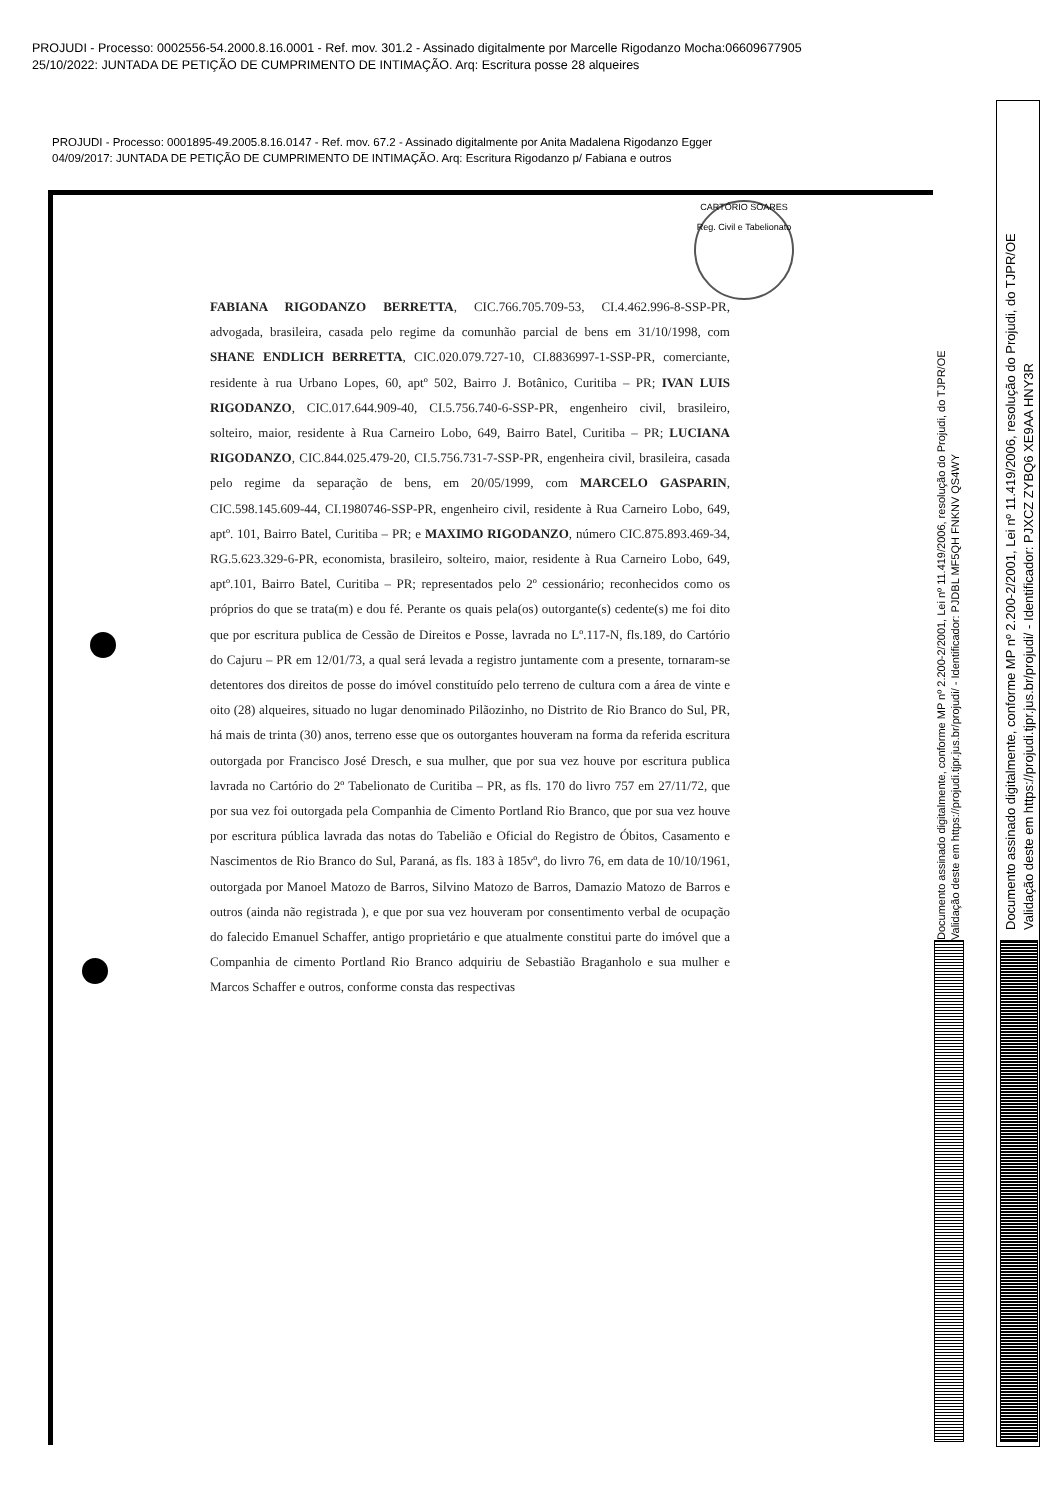PROJUDI - Processo: 0002556-54.2000.8.16.0001 - Ref. mov. 301.2 - Assinado digitalmente por Marcelle Rigodanzo Mocha:06609677905
25/10/2022: JUNTADA DE PETIÇÃO DE CUMPRIMENTO DE INTIMAÇÃO. Arq: Escritura posse 28 alqueires
PROJUDI - Processo: 0001895-49.2005.8.16.0147 - Ref. mov. 67.2 - Assinado digitalmente por Anita Madalena Rigodanzo Egger
04/09/2017: JUNTADA DE PETIÇÃO DE CUMPRIMENTO DE INTIMAÇÃO. Arq: Escritura Rigodanzo p/ Fabiana e outros
CARTÓRIO SOARES
Reg. Civil e Tabelionato
FABIANA RIGODANZO BERRETTA, CIC.766.705.709-53, CI.4.462.996-8-SSP-PR, advogada, brasileira, casada pelo regime da comunhão parcial de bens em 31/10/1998, com SHANE ENDLICH BERRETTA, CIC.020.079.727-10, CI.8836997-1-SSP-PR, comerciante, residente à rua Urbano Lopes, 60, aptº 502, Bairro J. Botânico, Curitiba – PR; IVAN LUIS RIGODANZO, CIC.017.644.909-40, CI.5.756.740-6-SSP-PR, engenheiro civil, brasileiro, solteiro, maior, residente à Rua Carneiro Lobo, 649, Bairro Batel, Curitiba – PR; LUCIANA RIGODANZO, CIC.844.025.479-20, CI.5.756.731-7-SSP-PR, engenheira civil, brasileira, casada pelo regime da separação de bens, em 20/05/1999, com MARCELO GASPARIN, CIC.598.145.609-44, CI.1980746-SSP-PR, engenheiro civil, residente à Rua Carneiro Lobo, 649, aptº. 101, Bairro Batel, Curitiba – PR; e MAXIMO RIGODANZO, número CIC.875.893.469-34, RG.5.623.329-6-PR, economista, brasileiro, solteiro, maior, residente à Rua Carneiro Lobo, 649, aptº.101, Bairro Batel, Curitiba – PR; representados pelo 2º cessionário; reconhecidos como os próprios do que se trata(m) e dou fé. Perante os quais pela(os) outorgante(s) cedente(s) me foi dito que por escritura publica de Cessão de Direitos e Posse, lavrada no Lº.117-N, fls.189, do Cartório do Cajuru – PR em 12/01/73, a qual será levada a registro juntamente com a presente, tornaram-se detentores dos direitos de posse do imóvel constituído pelo terreno de cultura com a área de vinte e oito (28) alqueires, situado no lugar denominado Pilãozinho, no Distrito de Rio Branco do Sul, PR, há mais de trinta (30) anos, terreno esse que os outorgantes houveram na forma da referida escritura outorgada por Francisco José Dresch, e sua mulher, que por sua vez houve por escritura publica lavrada no Cartório do 2º Tabelionato de Curitiba – PR, as fls. 170 do livro 757 em 27/11/72, que por sua vez foi outorgada pela Companhia de Cimento Portland Rio Branco, que por sua vez houve por escritura pública lavrada das notas do Tabelião e Oficial do Registro de Óbitos, Casamento e Nascimentos de Rio Branco do Sul, Paraná, as fls. 183 à 185vº, do livro 76, em data de 10/10/1961, outorgada por Manoel Matozo de Barros, Silvino Matozo de Barros, Damazio Matozo de Barros e outros (ainda não registrada ), e que por sua vez houveram por consentimento verbal de ocupação do falecido Emanuel Schaffer, antigo proprietário e que atualmente constitui parte do imóvel que a Companhia de cimento Portland Rio Branco adquiriu de Sebastião Braganholo e sua mulher e Marcos Schaffer e outros, conforme consta das respectivas
Documento assinado digitalmente, conforme MP nº 2.200-2/2001, Lei nº 11.419/2006, resolução do Projudi, do TJPR/OE
Validação deste em https://projudi.tjpr.jus.br/projudi/ - Identificador: PJDBL MF5QH FNKNV QS4WY
Documento assinado digitalmente, conforme MP nº 2.200-2/2001, Lei nº 11.419/2006, resolução do Projudi, do TJPR/OE
Validação deste em https://projudi.tjpr.jus.br/projudi/ - Identificador: PJXCZ ZYBQ6 XE9AA HNY3R